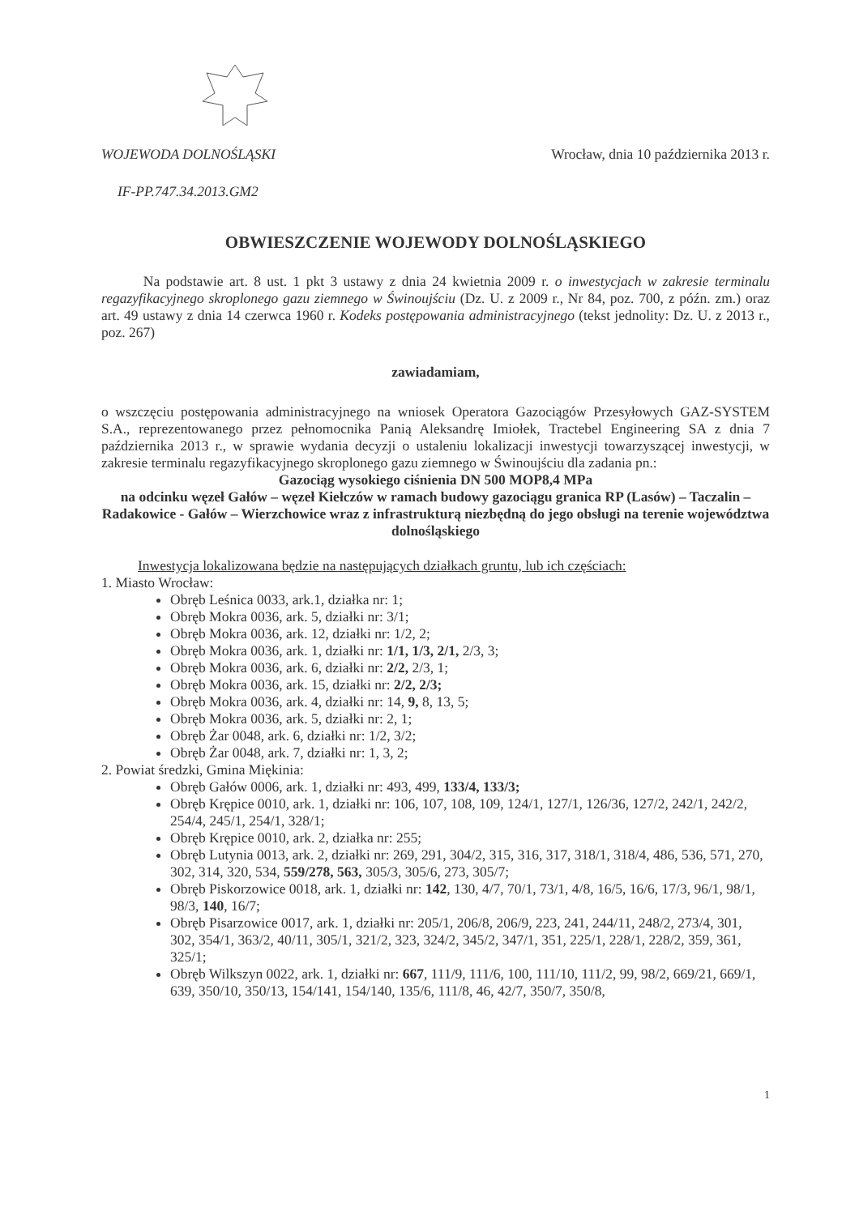WOJEWODA DOLNOŚLĄSKI Wrocław, dnia 10 października 2013 r.
IF-PP.747.34.2013.GM2
OBWIESZCZENIE WOJEWODY DOLNOŚLĄSKIEGO
Na podstawie art. 8 ust. 1 pkt 3 ustawy z dnia 24 kwietnia 2009 r. o inwestycjach w zakresie terminalu regazyfikacyjnego skroplonego gazu ziemnego w Świnoujściu (Dz. U. z 2009 r., Nr 84, poz. 700, z późn. zm.) oraz art. 49 ustawy z dnia 14 czerwca 1960 r. Kodeks postępowania administracyjnego (tekst jednolity: Dz. U. z 2013 r., poz. 267)
zawiadamiam,
o wszczęciu postępowania administracyjnego na wniosek Operatora Gazociągów Przesyłowych GAZ-SYSTEM S.A., reprezentowanego przez pełnomocnika Panią Aleksandrę Imiołek, Tractebel Engineering SA z dnia 7 października 2013 r., w sprawie wydania decyzji o ustaleniu lokalizacji inwestycji towarzyszącej inwestycji, w zakresie terminalu regazyfikacyjnego skroplonego gazu ziemnego w Świnoujściu dla zadania pn.:
Gazociąg wysokiego ciśnienia DN 500 MOP8,4 MPa
na odcinku węzeł Gałów – węzeł Kiełczów w ramach budowy gazociągu granica RP (Lasów) – Taczalin – Radakowice - Gałów – Wierzchowice wraz z infrastrukturą niezbędną do jego obsługi na terenie województwa dolnośląskiego
Inwestycja lokalizowana będzie na następujących działkach gruntu, lub ich częściach:
1. Miasto Wrocław:
Obręb Leśnica 0033, ark.1, działka nr: 1;
Obręb Mokra 0036, ark. 5, działki nr: 3/1;
Obręb Mokra 0036, ark. 12, działki nr: 1/2, 2;
Obręb Mokra 0036, ark. 1, działki nr: 1/1, 1/3, 2/1, 2/3, 3;
Obręb Mokra 0036, ark. 6, działki nr: 2/2, 2/3, 1;
Obręb Mokra 0036, ark. 15, działki nr: 2/2, 2/3;
Obręb Mokra 0036, ark. 4, działki nr: 14, 9, 8, 13, 5;
Obręb Mokra 0036, ark. 5, działki nr: 2, 1;
Obręb Żar 0048, ark. 6, działki nr: 1/2, 3/2;
Obręb Żar 0048, ark. 7, działki nr: 1, 3, 2;
2. Powiat średzki, Gmina Miękinia:
Obręb Gałów 0006, ark. 1, działki nr: 493, 499, 133/4, 133/3;
Obręb Krępice 0010, ark. 1, działki nr: 106, 107, 108, 109, 124/1, 127/1, 126/36, 127/2, 242/1, 242/2, 254/4, 245/1, 254/1, 328/1;
Obręb Krępice 0010, ark. 2, działka nr: 255;
Obręb Lutynia 0013, ark. 2, działki nr: 269, 291, 304/2, 315, 316, 317, 318/1, 318/4, 486, 536, 571, 270, 302, 314, 320, 534, 559/278, 563, 305/3, 305/6, 273, 305/7;
Obręb Piskorzowice 0018, ark. 1, działki nr: 142, 130, 4/7, 70/1, 73/1, 4/8, 16/5, 16/6, 17/3, 96/1, 98/1, 98/3, 140, 16/7;
Obręb Pisarzowice 0017, ark. 1, działki nr: 205/1, 206/8, 206/9, 223, 241, 244/11, 248/2, 273/4, 301, 302, 354/1, 363/2, 40/11, 305/1, 321/2, 323, 324/2, 345/2, 347/1, 351, 225/1, 228/1, 228/2, 359, 361, 325/1;
Obręb Wilkszyn 0022, ark. 1, działki nr: 667, 111/9, 111/6, 100, 111/10, 111/2, 99, 98/2, 669/21, 669/1, 639, 350/10, 350/13, 154/141, 154/140, 135/6, 111/8, 46, 42/7, 350/7, 350/8,
1